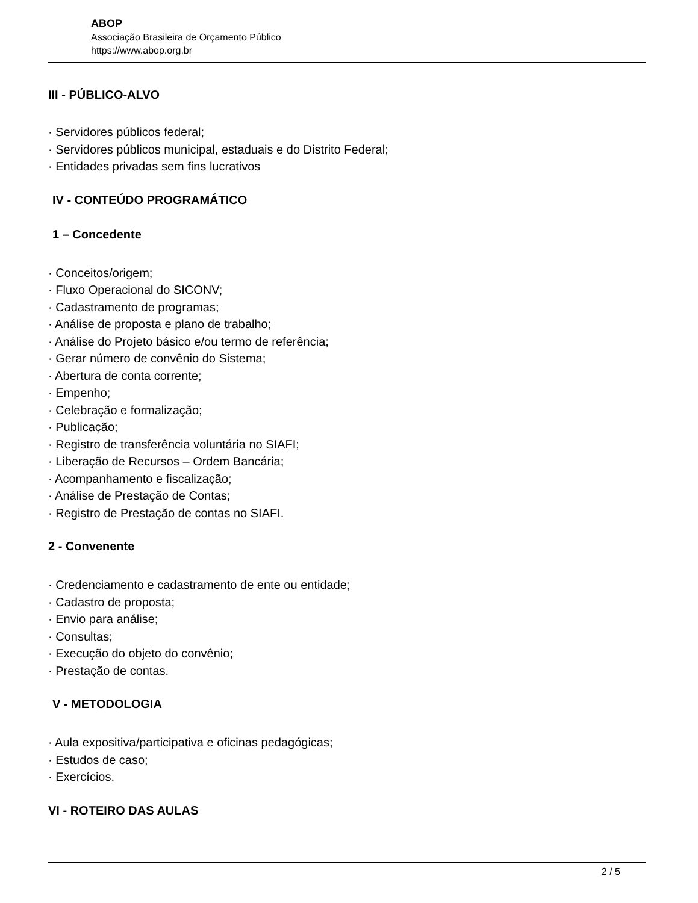ABOP
Associação Brasileira de Orçamento Público
https://www.abop.org.br
III - PÚBLICO-ALVO
· Servidores públicos federal;
· Servidores públicos municipal, estaduais e do Distrito Federal;
· Entidades privadas sem fins lucrativos
IV - CONTEÚDO PROGRAMÁTICO
1 – Concedente
· Conceitos/origem;
· Fluxo Operacional do SICONV;
· Cadastramento de programas;
· Análise de proposta e plano de trabalho;
· Análise do Projeto básico e/ou termo de referência;
· Gerar número de convênio do Sistema;
· Abertura de conta corrente;
· Empenho;
· Celebração e formalização;
· Publicação;
· Registro de transferência voluntária no SIAFI;
· Liberação de Recursos – Ordem Bancária;
· Acompanhamento e fiscalização;
· Análise de Prestação de Contas;
· Registro de Prestação de contas no SIAFI.
2 - Convenente
· Credenciamento e cadastramento de ente ou entidade;
· Cadastro de proposta;
· Envio para análise;
· Consultas;
· Execução do objeto do convênio;
· Prestação de contas.
V - METODOLOGIA
· Aula expositiva/participativa e oficinas pedagógicas;
· Estudos de caso;
· Exercícios.
VI - ROTEIRO DAS AULAS
2 / 5